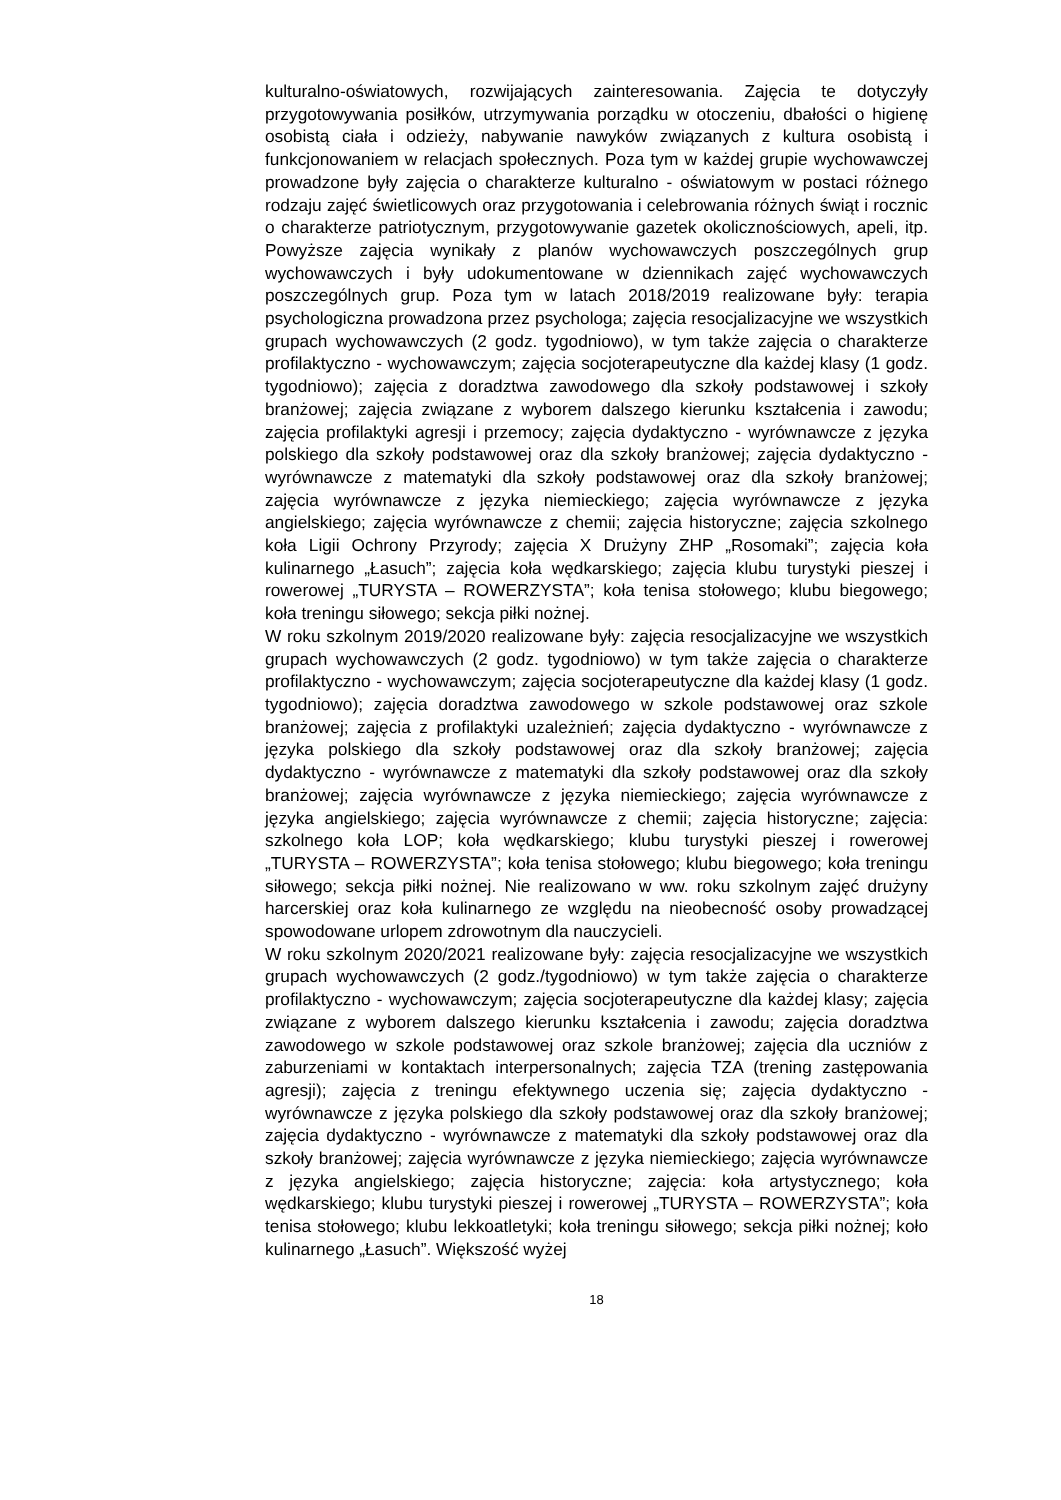kulturalno-oświatowych, rozwijających zainteresowania. Zajęcia te dotyczyły przygotowywania posiłków, utrzymywania porządku w otoczeniu, dbałości o higienę osobistą ciała i odzieży, nabywanie nawyków związanych z kultura osobistą i funkcjonowaniem w relacjach społecznych. Poza tym w każdej grupie wychowawczej prowadzone były zajęcia o charakterze kulturalno - oświatowym w postaci różnego rodzaju zajęć świetlicowych oraz przygotowania i celebrowania różnych świąt i rocznic o charakterze patriotycznym, przygotowywanie gazetek okolicznościowych, apeli, itp. Powyższe zajęcia wynikały z planów wychowawczych poszczególnych grup wychowawczych i były udokumentowane w dziennikach zajęć wychowawczych poszczególnych grup. Poza tym w latach 2018/2019 realizowane były: terapia psychologiczna prowadzona przez psychologa; zajęcia resocjalizacyjne we wszystkich grupach wychowawczych (2 godz. tygodniowo), w tym także zajęcia o charakterze profilaktyczno - wychowawczym; zajęcia socjoterapeutyczne dla każdej klasy (1 godz. tygodniowo); zajęcia z doradztwa zawodowego dla szkoły podstawowej i szkoły branżowej; zajęcia związane z wyborem dalszego kierunku kształcenia i zawodu; zajęcia profilaktyki agresji i przemocy; zajęcia dydaktyczno - wyrównawcze z języka polskiego dla szkoły podstawowej oraz dla szkoły branżowej; zajęcia dydaktyczno - wyrównawcze z matematyki dla szkoły podstawowej oraz dla szkoły branżowej; zajęcia wyrównawcze z języka niemieckiego; zajęcia wyrównawcze z języka angielskiego; zajęcia wyrównawcze z chemii; zajęcia historyczne; zajęcia szkolnego koła Ligii Ochrony Przyrody; zajęcia X Drużyny ZHP „Rosomaki”; zajęcia koła kulinarnego „Łasuch”; zajęcia koła wędkarskiego; zajęcia klubu turystyki pieszej i rowerowej „TURYSTA – ROWERZYSTA”; koła tenisa stołowego; klubu biegowego; koła treningu siłowego; sekcja piłki nożnej.
W roku szkolnym 2019/2020 realizowane były: zajęcia resocjalizacyjne we wszystkich grupach wychowawczych (2 godz. tygodniowo) w tym także zajęcia o charakterze profilaktyczno - wychowawczym; zajęcia socjoterapeutyczne dla każdej klasy (1 godz. tygodniowo); zajęcia doradztwa zawodowego w szkole podstawowej oraz szkole branżowej; zajęcia z profilaktyki uzależnień; zajęcia dydaktyczno - wyrównawcze z języka polskiego dla szkoły podstawowej oraz dla szkoły branżowej; zajęcia dydaktyczno - wyrównawcze z matematyki dla szkoły podstawowej oraz dla szkoły branżowej; zajęcia wyrównawcze z języka niemieckiego; zajęcia wyrównawcze z języka angielskiego; zajęcia wyrównawcze z chemii; zajęcia historyczne; zajęcia: szkolnego koła LOP; koła wędkarskiego; klubu turystyki pieszej i rowerowej „TURYSTA – ROWERZYSTA”; koła tenisa stołowego; klubu biegowego; koła treningu siłowego; sekcja piłki nożnej. Nie realizowano w ww. roku szkolnym zajęć drużyny harcerskiej oraz koła kulinarnego ze względu na nieobecność osoby prowadzącej spowodowane urlopem zdrowotnym dla nauczycieli.
W roku szkolnym 2020/2021 realizowane były: zajęcia resocjalizacyjne we wszystkich grupach wychowawczych (2 godz./tygodniowo) w tym także zajęcia o charakterze profilaktyczno - wychowawczym; zajęcia socjoterapeutyczne dla każdej klasy; zajęcia związane z wyborem dalszego kierunku kształcenia i zawodu; zajęcia doradztwa zawodowego w szkole podstawowej oraz szkole branżowej; zajęcia dla uczniów z zaburzeniami w kontaktach interpersonalnych; zajęcia TZA (trening zastępowania agresji); zajęcia z treningu efektywnego uczenia się; zajęcia dydaktyczno - wyrównawcze z języka polskiego dla szkoły podstawowej oraz dla szkoły branżowej; zajęcia dydaktyczno - wyrównawcze z matematyki dla szkoły podstawowej oraz dla szkoły branżowej; zajęcia wyrównawcze z języka niemieckiego; zajęcia wyrównawcze z języka angielskiego; zajęcia historyczne; zajęcia: koła artystycznego; koła wędkarskiego; klubu turystyki pieszej i rowerowej „TURYSTA – ROWERZYSTA”; koła tenisa stołowego; klubu lekkoatletyki; koła treningu siłowego; sekcja piłki nożnej; koło kulinarnego „Łasuch”. Większość wyżej
18